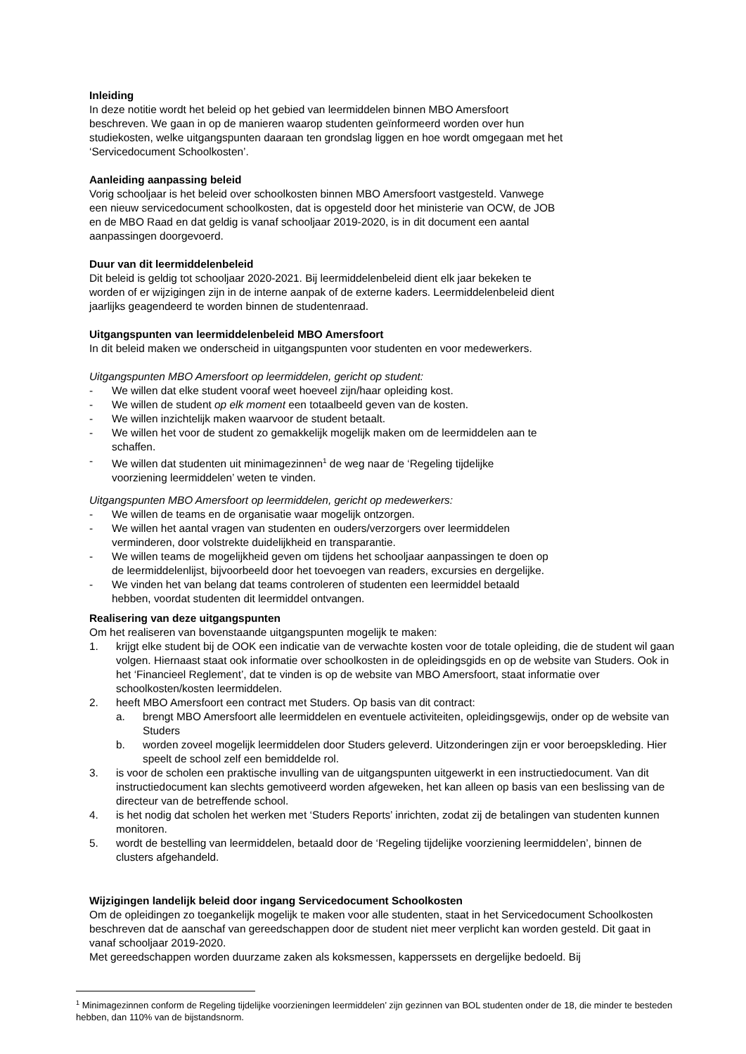Inleiding
In deze notitie wordt het beleid op het gebied van leermiddelen binnen MBO Amersfoort
beschreven. We gaan in op de manieren waarop studenten geïnformeerd worden over hun
studiekosten, welke uitgangspunten daaraan ten grondslag liggen en hoe wordt omgegaan met het
‘Servicedocument Schoolkosten’.
Aanleiding aanpassing beleid
Vorig schooljaar is het beleid over schoolkosten binnen MBO Amersfoort vastgesteld. Vanwege
een nieuw servicedocument schoolkosten, dat is opgesteld door het ministerie van OCW, de JOB
en de MBO Raad en dat geldig is vanaf schooljaar 2019-2020, is in dit document een aantal
aanpassingen doorgevoerd.
Duur van dit leermiddelenbeleid
Dit beleid is geldig tot schooljaar 2020-2021. Bij leermiddelenbeleid dient elk jaar bekeken te
worden of er wijzigingen zijn in de interne aanpak of de externe kaders. Leermiddelenbeleid dient
jaarlijks geagendeerd te worden binnen de studentenraad.
Uitgangspunten van leermiddelenbeleid MBO Amersfoort
In dit beleid maken we onderscheid in uitgangspunten voor studenten en voor medewerkers.
Uitgangspunten MBO Amersfoort op leermiddelen, gericht op student:
- We willen dat elke student vooraf weet hoeveel zijn/haar opleiding kost.
- We willen de student op elk moment een totaalbeeld geven van de kosten.
- We willen inzichtelijk maken waarvoor de student betaalt.
- We willen het voor de student zo gemakkelijk mogelijk maken om de leermiddelen aan te
schaffen.
- We willen dat studenten uit minimagezinnen<sup>1</sup> de weg naar de ‘Regeling tijdelijke
voorziening leermiddelen’ weten te vinden.
Uitgangspunten MBO Amersfoort op leermiddelen, gericht op medewerkers:
- We willen de teams en de organisatie waar mogelijk ontzorgen.
- We willen het aantal vragen van studenten en ouders/verzorgers over leermiddelen
verminderen, door volstrekte duidelijkheid en transparantie.
- We willen teams de mogelijkheid geven om tijdens het schooljaar aanpassingen te doen op
de leermiddelenlijst, bijvoorbeeld door het toevoegen van readers, excursies en dergelijke.
- We vinden het van belang dat teams controleren of studenten een leermiddel betaald
hebben, voordat studenten dit leermiddel ontvangen.
Realisering van deze uitgangspunten
Om het realiseren van bovenstaande uitgangspunten mogelijk te maken:
1. krijgt elke student bij de OOK een indicatie van de verwachte kosten voor de totale opleiding, die de student wil gaan volgen. Hiernaast staat ook informatie over schoolkosten in de opleidingsgids en op de website van Studers. Ook in het ‘Financieel Reglement’, dat te vinden is op de website van MBO Amersfoort, staat informatie over schoolkosten/kosten leermiddelen.
2. heeft MBO Amersfoort een contract met Studers. Op basis van dit contract:
a. brengt MBO Amersfoort alle leermiddelen en eventuele activiteiten, opleidingsgewijs, onder op de website van Studers
b. worden zoveel mogelijk leermiddelen door Studers geleverd. Uitzonderingen zijn er voor beroepskleding. Hier speelt de school zelf een bemiddelde rol.
3. is voor de scholen een praktische invulling van de uitgangspunten uitgewerkt in een instructiedocument. Van dit instructiedocument kan slechts gemotiveerd worden afgeweken, het kan alleen op basis van een beslissing van de directeur van de betreffende school.
4. is het nodig dat scholen het werken met ‘Studers Reports’ inrichten, zodat zij de betalingen van studenten kunnen monitoren.
5. wordt de bestelling van leermiddelen, betaald door de ‘Regeling tijdelijke voorziening leermiddelen’, binnen de clusters afgehandeld.
Wijzigingen landelijk beleid door ingang Servicedocument Schoolkosten
Om de opleidingen zo toegankelijk mogelijk te maken voor alle studenten, staat in het Servicedocument Schoolkosten beschreven dat de aanschaf van gereedschappen door de student niet meer verplicht kan worden gesteld. Dit gaat in vanaf schooljaar 2019-2020.
Met gereedschappen worden duurzame zaken als koksmessen, kapperssets en dergelijke bedoeld. Bij
<sup>1</sup> Minimagezinnen conform de Regeling tijdelijke voorzieningen leermiddelen’ zijn gezinnen van BOL studenten onder de 18, die minder te besteden hebben, dan 110% van de bijstandsnorm.